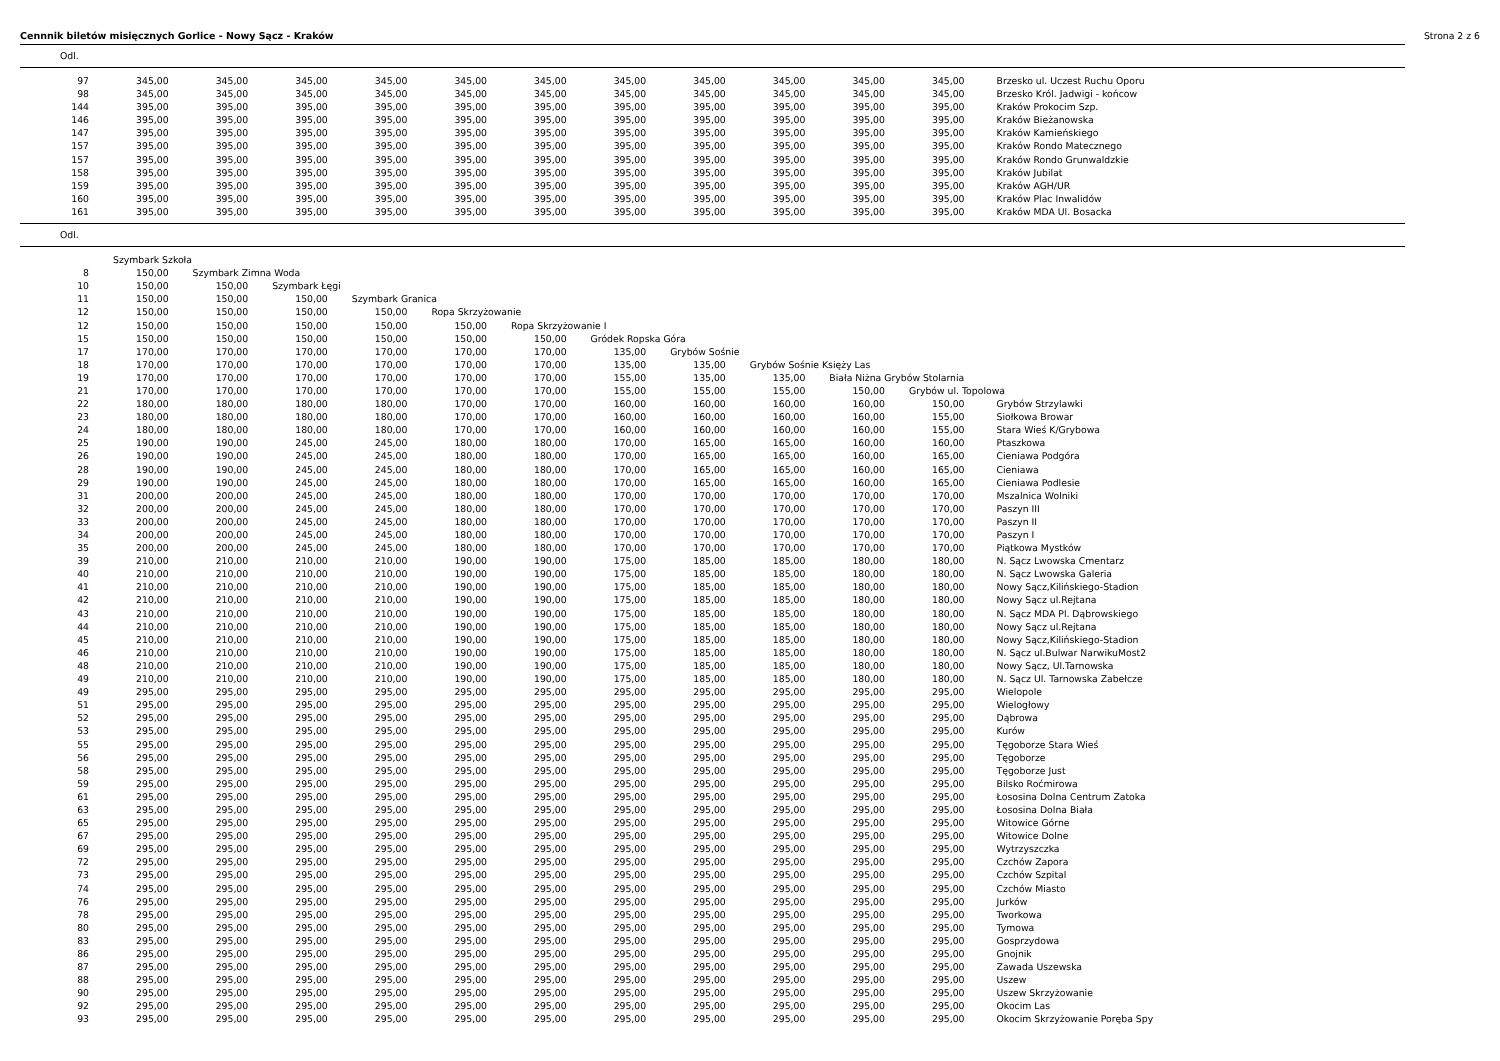Cennnik biletów misięcznych Gorlice - Nowy Sącz - Kraków Strona 2 z 6
Odl.
| 97 | 345,00 | 345,00 | 345,00 | 345,00 | 345,00 | 345,00 | 345,00 | 345,00 | 345,00 | 345,00 | 345,00 | Brzesko ul. Uczest Ruchu Oporu |
| 98 | 345,00 | 345,00 | 345,00 | 345,00 | 345,00 | 345,00 | 345,00 | 345,00 | 345,00 | 345,00 | 345,00 | Brzesko Król. Jadwigi - końcow |
| 144 | 395,00 | 395,00 | 395,00 | 395,00 | 395,00 | 395,00 | 395,00 | 395,00 | 395,00 | 395,00 | 395,00 | Kraków Prokocim Szp. |
| 146 | 395,00 | 395,00 | 395,00 | 395,00 | 395,00 | 395,00 | 395,00 | 395,00 | 395,00 | 395,00 | 395,00 | Kraków Bieżanowska |
| 147 | 395,00 | 395,00 | 395,00 | 395,00 | 395,00 | 395,00 | 395,00 | 395,00 | 395,00 | 395,00 | 395,00 | Kraków Kamieńskiego |
| 157 | 395,00 | 395,00 | 395,00 | 395,00 | 395,00 | 395,00 | 395,00 | 395,00 | 395,00 | 395,00 | 395,00 | Kraków Rondo Matecznego |
| 157 | 395,00 | 395,00 | 395,00 | 395,00 | 395,00 | 395,00 | 395,00 | 395,00 | 395,00 | 395,00 | 395,00 | Kraków Rondo Grunwaldzkie |
| 158 | 395,00 | 395,00 | 395,00 | 395,00 | 395,00 | 395,00 | 395,00 | 395,00 | 395,00 | 395,00 | 395,00 | Kraków Jubilat |
| 159 | 395,00 | 395,00 | 395,00 | 395,00 | 395,00 | 395,00 | 395,00 | 395,00 | 395,00 | 395,00 | 395,00 | Kraków AGH/UR |
| 160 | 395,00 | 395,00 | 395,00 | 395,00 | 395,00 | 395,00 | 395,00 | 395,00 | 395,00 | 395,00 | 395,00 | Kraków Plac Inwalidów |
| 161 | 395,00 | 395,00 | 395,00 | 395,00 | 395,00 | 395,00 | 395,00 | 395,00 | 395,00 | 395,00 | 395,00 | Kraków MDA Ul. Bosacka |
Odl.
| | Szymbark Szkoła | | | | | | | | | | | |
| 8 | 150,00 | Szymbark Zimna Woda | | | | | | | | | | |
| 10 | 150,00 | 150,00 | Szymbark Łęgi | | | | | | | | | |
| 11 | 150,00 | 150,00 | 150,00 | Szymbark Granica | | | | | | | | |
| 12 | 150,00 | 150,00 | 150,00 | 150,00 | Ropa Skrzyżowanie | | | | | | | |
| 12 | 150,00 | 150,00 | 150,00 | 150,00 | 150,00 | Ropa Skrzyżowanie I | | | | | | |
| 15 | 150,00 | 150,00 | 150,00 | 150,00 | 150,00 | 150,00 | Gródek Ropska Góra | | | | | |
| 17 | 170,00 | 170,00 | 170,00 | 170,00 | 170,00 | 170,00 | 135,00 | Grybów Sośnie | | | | |
| 18 | 170,00 | 170,00 | 170,00 | 170,00 | 170,00 | 170,00 | 135,00 | 135,00 | Grybów Sośnie Księży Las | | | |
| 19 | 170,00 | 170,00 | 170,00 | 170,00 | 170,00 | 170,00 | 155,00 | 135,00 | 135,00 | Biała Niżna Grybów Stolarnia | | |
| 21 | 170,00 | 170,00 | 170,00 | 170,00 | 170,00 | 170,00 | 155,00 | 155,00 | 155,00 | 150,00 | Grybów ul. Topolowa | |
| 22 | 180,00 | 180,00 | 180,00 | 180,00 | 170,00 | 170,00 | 160,00 | 160,00 | 160,00 | 160,00 | 150,00 | Grybów Strzylawki |
| 23 | 180,00 | 180,00 | 180,00 | 180,00 | 170,00 | 170,00 | 160,00 | 160,00 | 160,00 | 160,00 | 155,00 | Siołkowa Browar |
| 24 | 180,00 | 180,00 | 180,00 | 180,00 | 170,00 | 170,00 | 160,00 | 160,00 | 160,00 | 160,00 | 155,00 | Stara Wieś K/Grybowa |
| 25 | 190,00 | 190,00 | 245,00 | 245,00 | 180,00 | 180,00 | 170,00 | 165,00 | 165,00 | 160,00 | 160,00 | Ptaszkowa |
| 26 | 190,00 | 190,00 | 245,00 | 245,00 | 180,00 | 180,00 | 170,00 | 165,00 | 165,00 | 160,00 | 165,00 | Cieniawa Podgóra |
| 28 | 190,00 | 190,00 | 245,00 | 245,00 | 180,00 | 180,00 | 170,00 | 165,00 | 165,00 | 160,00 | 165,00 | Cieniawa |
| 29 | 190,00 | 190,00 | 245,00 | 245,00 | 180,00 | 180,00 | 170,00 | 165,00 | 165,00 | 160,00 | 165,00 | Cieniawa Podlesie |
| 31 | 200,00 | 200,00 | 245,00 | 245,00 | 180,00 | 180,00 | 170,00 | 170,00 | 170,00 | 170,00 | 170,00 | Mszalnica Wolniki |
| 32 | 200,00 | 200,00 | 245,00 | 245,00 | 180,00 | 180,00 | 170,00 | 170,00 | 170,00 | 170,00 | 170,00 | Paszyn III |
| 33 | 200,00 | 200,00 | 245,00 | 245,00 | 180,00 | 180,00 | 170,00 | 170,00 | 170,00 | 170,00 | 170,00 | Paszyn II |
| 34 | 200,00 | 200,00 | 245,00 | 245,00 | 180,00 | 180,00 | 170,00 | 170,00 | 170,00 | 170,00 | 170,00 | Paszyn I |
| 35 | 200,00 | 200,00 | 245,00 | 245,00 | 180,00 | 180,00 | 170,00 | 170,00 | 170,00 | 170,00 | 170,00 | Piątkowa Mystków |
| 39 | 210,00 | 210,00 | 210,00 | 210,00 | 190,00 | 190,00 | 175,00 | 185,00 | 185,00 | 180,00 | 180,00 | N. Sącz Lwowska Cmentarz |
| 40 | 210,00 | 210,00 | 210,00 | 210,00 | 190,00 | 190,00 | 175,00 | 185,00 | 185,00 | 180,00 | 180,00 | N. Sącz Lwowska Galeria |
| 41 | 210,00 | 210,00 | 210,00 | 210,00 | 190,00 | 190,00 | 175,00 | 185,00 | 185,00 | 180,00 | 180,00 | Nowy Sącz,Kilińskiego-Stadion |
| 42 | 210,00 | 210,00 | 210,00 | 210,00 | 190,00 | 190,00 | 175,00 | 185,00 | 185,00 | 180,00 | 180,00 | Nowy Sącz ul.Rejtana |
| 43 | 210,00 | 210,00 | 210,00 | 210,00 | 190,00 | 190,00 | 175,00 | 185,00 | 185,00 | 180,00 | 180,00 | N. Sącz MDA Pl. Dąbrowskiego |
| 44 | 210,00 | 210,00 | 210,00 | 210,00 | 190,00 | 190,00 | 175,00 | 185,00 | 185,00 | 180,00 | 180,00 | Nowy Sącz ul.Rejtana |
| 45 | 210,00 | 210,00 | 210,00 | 210,00 | 190,00 | 190,00 | 175,00 | 185,00 | 185,00 | 180,00 | 180,00 | Nowy Sącz,Kilińskiego-Stadion |
| 46 | 210,00 | 210,00 | 210,00 | 210,00 | 190,00 | 190,00 | 175,00 | 185,00 | 185,00 | 180,00 | 180,00 | N. Sącz ul.Bulwar NarwikuMost2 |
| 48 | 210,00 | 210,00 | 210,00 | 210,00 | 190,00 | 190,00 | 175,00 | 185,00 | 185,00 | 180,00 | 180,00 | Nowy Sącz, Ul.Tarnowska |
| 49 | 210,00 | 210,00 | 210,00 | 210,00 | 190,00 | 190,00 | 175,00 | 185,00 | 185,00 | 180,00 | 180,00 | N. Sącz Ul. Tarnowska Zabełcze |
| 49 | 295,00 | 295,00 | 295,00 | 295,00 | 295,00 | 295,00 | 295,00 | 295,00 | 295,00 | 295,00 | 295,00 | Wielopole |
| 51 | 295,00 | 295,00 | 295,00 | 295,00 | 295,00 | 295,00 | 295,00 | 295,00 | 295,00 | 295,00 | 295,00 | Wielogłowy |
| 52 | 295,00 | 295,00 | 295,00 | 295,00 | 295,00 | 295,00 | 295,00 | 295,00 | 295,00 | 295,00 | 295,00 | Dąbrowa |
| 53 | 295,00 | 295,00 | 295,00 | 295,00 | 295,00 | 295,00 | 295,00 | 295,00 | 295,00 | 295,00 | 295,00 | Kurów |
| 55 | 295,00 | 295,00 | 295,00 | 295,00 | 295,00 | 295,00 | 295,00 | 295,00 | 295,00 | 295,00 | 295,00 | Tęgoborze Stara Wieś |
| 56 | 295,00 | 295,00 | 295,00 | 295,00 | 295,00 | 295,00 | 295,00 | 295,00 | 295,00 | 295,00 | 295,00 | Tęgoborze |
| 58 | 295,00 | 295,00 | 295,00 | 295,00 | 295,00 | 295,00 | 295,00 | 295,00 | 295,00 | 295,00 | 295,00 | Tęgoborze Just |
| 59 | 295,00 | 295,00 | 295,00 | 295,00 | 295,00 | 295,00 | 295,00 | 295,00 | 295,00 | 295,00 | 295,00 | Bilsko Roćmirowa |
| 61 | 295,00 | 295,00 | 295,00 | 295,00 | 295,00 | 295,00 | 295,00 | 295,00 | 295,00 | 295,00 | 295,00 | Łososina Dolna Centrum Zatoka |
| 63 | 295,00 | 295,00 | 295,00 | 295,00 | 295,00 | 295,00 | 295,00 | 295,00 | 295,00 | 295,00 | 295,00 | Łososina Dolna Biała |
| 65 | 295,00 | 295,00 | 295,00 | 295,00 | 295,00 | 295,00 | 295,00 | 295,00 | 295,00 | 295,00 | 295,00 | Witowice Górne |
| 67 | 295,00 | 295,00 | 295,00 | 295,00 | 295,00 | 295,00 | 295,00 | 295,00 | 295,00 | 295,00 | 295,00 | Witowice Dolne |
| 69 | 295,00 | 295,00 | 295,00 | 295,00 | 295,00 | 295,00 | 295,00 | 295,00 | 295,00 | 295,00 | 295,00 | Wytrzyszczka |
| 72 | 295,00 | 295,00 | 295,00 | 295,00 | 295,00 | 295,00 | 295,00 | 295,00 | 295,00 | 295,00 | 295,00 | Czchów Zapora |
| 73 | 295,00 | 295,00 | 295,00 | 295,00 | 295,00 | 295,00 | 295,00 | 295,00 | 295,00 | 295,00 | 295,00 | Czchów Szpital |
| 74 | 295,00 | 295,00 | 295,00 | 295,00 | 295,00 | 295,00 | 295,00 | 295,00 | 295,00 | 295,00 | 295,00 | Czchów Miasto |
| 76 | 295,00 | 295,00 | 295,00 | 295,00 | 295,00 | 295,00 | 295,00 | 295,00 | 295,00 | 295,00 | 295,00 | Jurków |
| 78 | 295,00 | 295,00 | 295,00 | 295,00 | 295,00 | 295,00 | 295,00 | 295,00 | 295,00 | 295,00 | 295,00 | Tworkowa |
| 80 | 295,00 | 295,00 | 295,00 | 295,00 | 295,00 | 295,00 | 295,00 | 295,00 | 295,00 | 295,00 | 295,00 | Tymowa |
| 83 | 295,00 | 295,00 | 295,00 | 295,00 | 295,00 | 295,00 | 295,00 | 295,00 | 295,00 | 295,00 | 295,00 | Gosprzydowa |
| 86 | 295,00 | 295,00 | 295,00 | 295,00 | 295,00 | 295,00 | 295,00 | 295,00 | 295,00 | 295,00 | 295,00 | Gnojnik |
| 87 | 295,00 | 295,00 | 295,00 | 295,00 | 295,00 | 295,00 | 295,00 | 295,00 | 295,00 | 295,00 | 295,00 | Zawada Uszewska |
| 88 | 295,00 | 295,00 | 295,00 | 295,00 | 295,00 | 295,00 | 295,00 | 295,00 | 295,00 | 295,00 | 295,00 | Uszew |
| 90 | 295,00 | 295,00 | 295,00 | 295,00 | 295,00 | 295,00 | 295,00 | 295,00 | 295,00 | 295,00 | 295,00 | Uszew Skrzyżowanie |
| 92 | 295,00 | 295,00 | 295,00 | 295,00 | 295,00 | 295,00 | 295,00 | 295,00 | 295,00 | 295,00 | 295,00 | Okocim Las |
| 93 | 295,00 | 295,00 | 295,00 | 295,00 | 295,00 | 295,00 | 295,00 | 295,00 | 295,00 | 295,00 | 295,00 | Okocim Skrzyżowanie Poręba Spy |